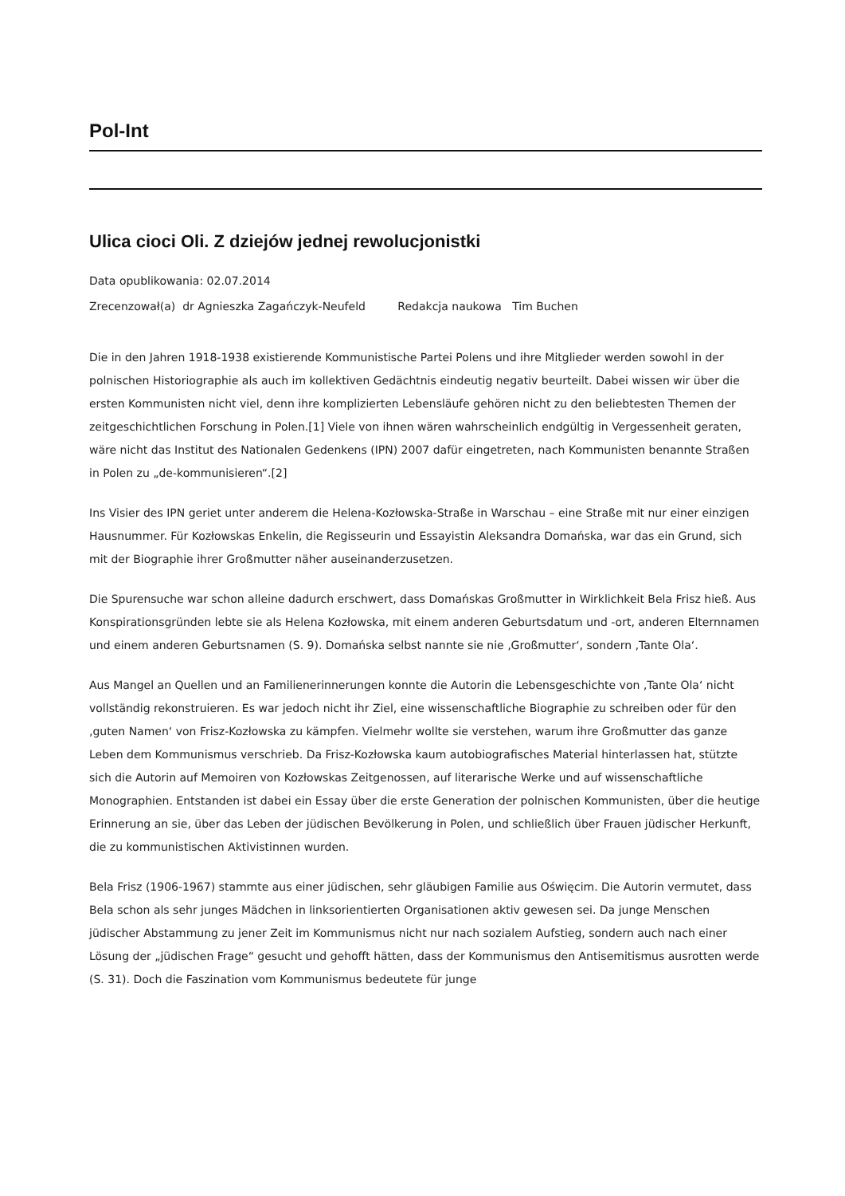Pol-Int
Ulica cioci Oli. Z dziejów jednej rewolucjonistki
Data opublikowania: 02.07.2014
Zrecenzował(a) dr Agnieszka Zagańczyk-Neufeld Redakcja naukowa Tim Buchen
Die in den Jahren 1918-1938 existierende Kommunistische Partei Polens und ihre Mitglieder werden sowohl in der polnischen Historiographie als auch im kollektiven Gedächtnis eindeutig negativ beurteilt. Dabei wissen wir über die ersten Kommunisten nicht viel, denn ihre komplizierten Lebensläufe gehören nicht zu den beliebtesten Themen der zeitgeschichtlichen Forschung in Polen.[1] Viele von ihnen wären wahrscheinlich endgültig in Vergessenheit geraten, wäre nicht das Institut des Nationalen Gedenkens (IPN) 2007 dafür eingetreten, nach Kommunisten benannte Straßen in Polen zu „de-kommunisieren“.[2]
Ins Visier des IPN geriet unter anderem die Helena-Kozłowska-Straße in Warschau – eine Straße mit nur einer einzigen Hausnummer. Für Kozłowskas Enkelin, die Regisseurin und Essayistin Aleksandra Domańska, war das ein Grund, sich mit der Biographie ihrer Großmutter näher auseinanderzusetzen.
Die Spurensuche war schon alleine dadurch erschwert, dass Domańskas Großmutter in Wirklichkeit Bela Frisz hieß. Aus Konspirationsgründen lebte sie als Helena Kozłowska, mit einem anderen Geburtsdatum und -ort, anderen Elternnamen und einem anderen Geburtsnamen (S. 9). Domańska selbst nannte sie nie ‚Großmutter‘, sondern ‚Tante Ola‘.
Aus Mangel an Quellen und an Familienerinnerungen konnte die Autorin die Lebensgeschichte von ‚Tante Ola‘ nicht vollständig rekonstruieren. Es war jedoch nicht ihr Ziel, eine wissenschaftliche Biographie zu schreiben oder für den ‚guten Namen‘ von Frisz-Kozłowska zu kämpfen. Vielmehr wollte sie verstehen, warum ihre Großmutter das ganze Leben dem Kommunismus verschrieb. Da Frisz-Kozłowska kaum autobiografisches Material hinterlassen hat, stützte sich die Autorin auf Memoiren von Kozłowskas Zeitgenossen, auf literarische Werke und auf wissenschaftliche Monographien. Entstanden ist dabei ein Essay über die erste Generation der polnischen Kommunisten, über die heutige Erinnerung an sie, über das Leben der jüdischen Bevölkerung in Polen, und schließlich über Frauen jüdischer Herkunft, die zu kommunistischen Aktivistinnen wurden.
Bela Frisz (1906-1967) stammte aus einer jüdischen, sehr gläubigen Familie aus Oświęcim. Die Autorin vermutet, dass Bela schon als sehr junges Mädchen in linksorientierten Organisationen aktiv gewesen sei. Da junge Menschen jüdischer Abstammung zu jener Zeit im Kommunismus nicht nur nach sozialem Aufstieg, sondern auch nach einer Lösung der „jüdischen Frage“ gesucht und gehofft hätten, dass der Kommunismus den Antisemitismus ausrotten werde (S. 31). Doch die Faszination vom Kommunismus bedeutete für junge